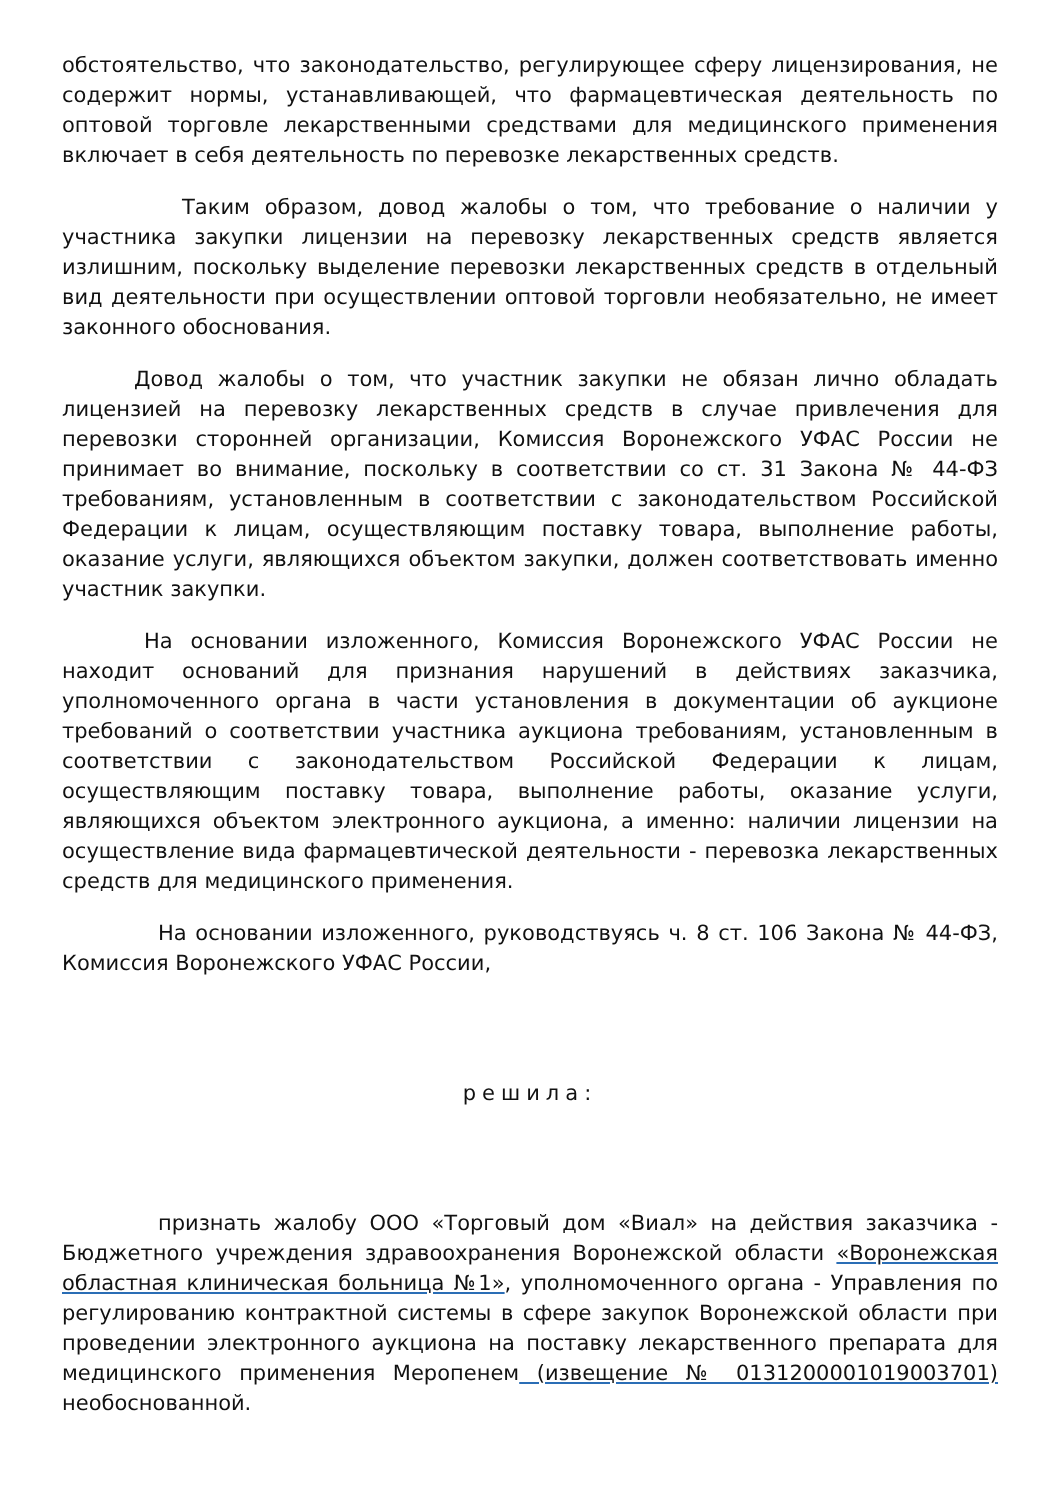обстоятельство, что законодательство, регулирующее сферу лицензирования, не содержит нормы, устанавливающей, что фармацевтическая деятельность по оптовой торговле лекарственными средствами для медицинского применения включает в себя деятельность по перевозке лекарственных средств.
Таким образом, довод жалобы о том, что требование о наличии у участника закупки лицензии на перевозку лекарственных средств является излишним, поскольку выделение перевозки лекарственных средств в отдельный вид деятельности при осуществлении оптовой торговли необязательно, не имеет законного обоснования.
Довод жалобы о том, что участник закупки не обязан лично обладать лицензией на перевозку лекарственных средств в случае привлечения для перевозки сторонней организации, Комиссия Воронежского УФАС России не принимает во внимание, поскольку в соответствии со ст. 31 Закона № 44-ФЗ требованиям, установленным в соответствии с законодательством Российской Федерации к лицам, осуществляющим поставку товара, выполнение работы, оказание услуги, являющихся объектом закупки, должен соответствовать именно участник закупки.
На основании изложенного, Комиссия Воронежского УФАС России не находит оснований для признания нарушений в действиях заказчика, уполномоченного органа в части установления в документации об аукционе требований о соответствии участника аукциона требованиям, установленным в соответствии с законодательством Российской Федерации к лицам, осуществляющим поставку товара, выполнение работы, оказание услуги, являющихся объектом электронного аукциона, а именно: наличии лицензии на осуществление вида фармацевтической деятельности - перевозка лекарственных средств для медицинского применения.
На основании изложенного, руководствуясь ч. 8 ст. 106 Закона № 44-ФЗ, Комиссия Воронежского УФАС России,
решила:
признать жалобу ООО «Торговый дом «Виал» на действия заказчика - Бюджетного учреждения здравоохранения Воронежской области «Воронежская областная клиническая больница №1», уполномоченного органа - Управления по регулированию контрактной системы в сфере закупок Воронежской области при проведении электронного аукциона на поставку лекарственного препарата для медицинского применения Меропенем (извещение № 0131200001019003701) необоснованной.